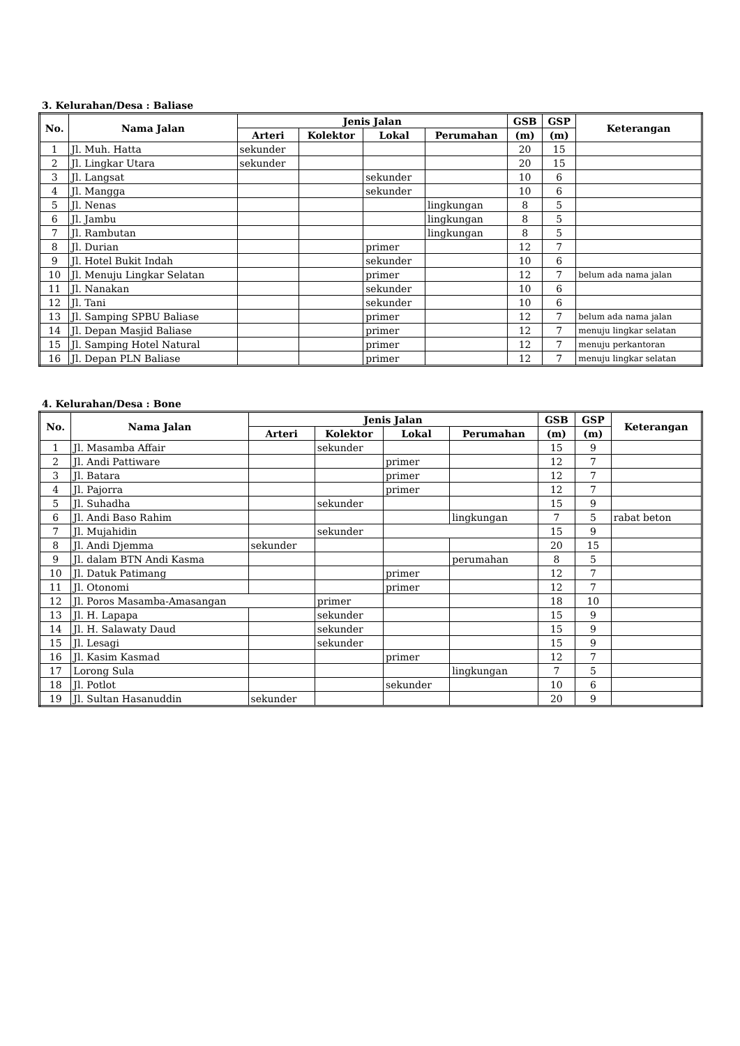3. Kelurahan/Desa : Baliase
| No. | Nama Jalan | Jenis Jalan | | | | GSB | GSP | Keterangan |
| --- | --- | --- | --- | --- | --- | --- | --- | --- |
| | | Arteri | Kolektor | Lokal | Perumahan | (m) | (m) | |
| 1 | Jl. Muh. Hatta | sekunder | | | | 20 | 15 | |
| 2 | Jl. Lingkar Utara | sekunder | | | | 20 | 15 | |
| 3 | Jl. Langsat | | | sekunder | | 10 | 6 | |
| 4 | Jl. Mangga | | | sekunder | | 10 | 6 | |
| 5 | Jl. Nenas | | | | lingkungan | 8 | 5 | |
| 6 | Jl. Jambu | | | | lingkungan | 8 | 5 | |
| 7 | Jl. Rambutan | | | | lingkungan | 8 | 5 | |
| 8 | Jl. Durian | | | primer | | 12 | 7 | |
| 9 | Jl. Hotel Bukit Indah | | | sekunder | | 10 | 6 | |
| 10 | Jl. Menuju Lingkar Selatan | | | primer | | 12 | 7 | belum ada nama jalan |
| 11 | Jl. Nanakan | | | sekunder | | 10 | 6 | |
| 12 | Jl. Tani | | | sekunder | | 10 | 6 | |
| 13 | Jl. Samping SPBU Baliase | | | primer | | 12 | 7 | belum ada nama jalan |
| 14 | Jl. Depan Masjid Baliase | | | primer | | 12 | 7 | menuju lingkar selatan |
| 15 | Jl. Samping Hotel Natural | | | primer | | 12 | 7 | menuju perkantoran |
| 16 | Jl. Depan PLN Baliase | | | primer | | 12 | 7 | menuju lingkar selatan |
4. Kelurahan/Desa : Bone
| No. | Nama Jalan | Jenis Jalan | | | | GSB | GSP | Keterangan |
| --- | --- | --- | --- | --- | --- | --- | --- | --- |
| | | Arteri | Kolektor | Lokal | Perumahan | (m) | (m) | |
| 1 | Jl. Masamba Affair | | sekunder | | | 15 | 9 | |
| 2 | Jl. Andi Pattiware | | | primer | | 12 | 7 | |
| 3 | Jl. Batara | | | primer | | 12 | 7 | |
| 4 | Jl. Pajorra | | | primer | | 12 | 7 | |
| 5 | Jl. Suhadha | | sekunder | | | 15 | 9 | |
| 6 | Jl. Andi Baso Rahim | | | | lingkungan | 7 | 5 | rabat beton |
| 7 | Jl. Mujahidin | | sekunder | | | 15 | 9 | |
| 8 | Jl. Andi Djemma | sekunder | | | | 20 | 15 | |
| 9 | Jl. dalam BTN Andi Kasma | | | | perumahan | 8 | 5 | |
| 10 | Jl. Datuk Patimang | | | primer | | 12 | 7 | |
| 11 | Jl. Otonomi | | | primer | | 12 | 7 | |
| 12 | Jl. Poros Masamba-Amasangan | | primer | | | 18 | 10 | |
| 13 | Jl. H. Lapapa | | sekunder | | | 15 | 9 | |
| 14 | Jl. H. Salawaty Daud | | sekunder | | | 15 | 9 | |
| 15 | Jl. Lesagi | | sekunder | | | 15 | 9 | |
| 16 | Jl. Kasim Kasmad | | | primer | | 12 | 7 | |
| 17 | Lorong Sula | | | | lingkungan | 7 | 5 | |
| 18 | Jl. Potlot | | | sekunder | | 10 | 6 | |
| 19 | Jl. Sultan Hasanuddin | sekunder | | | | 20 | 9 | |